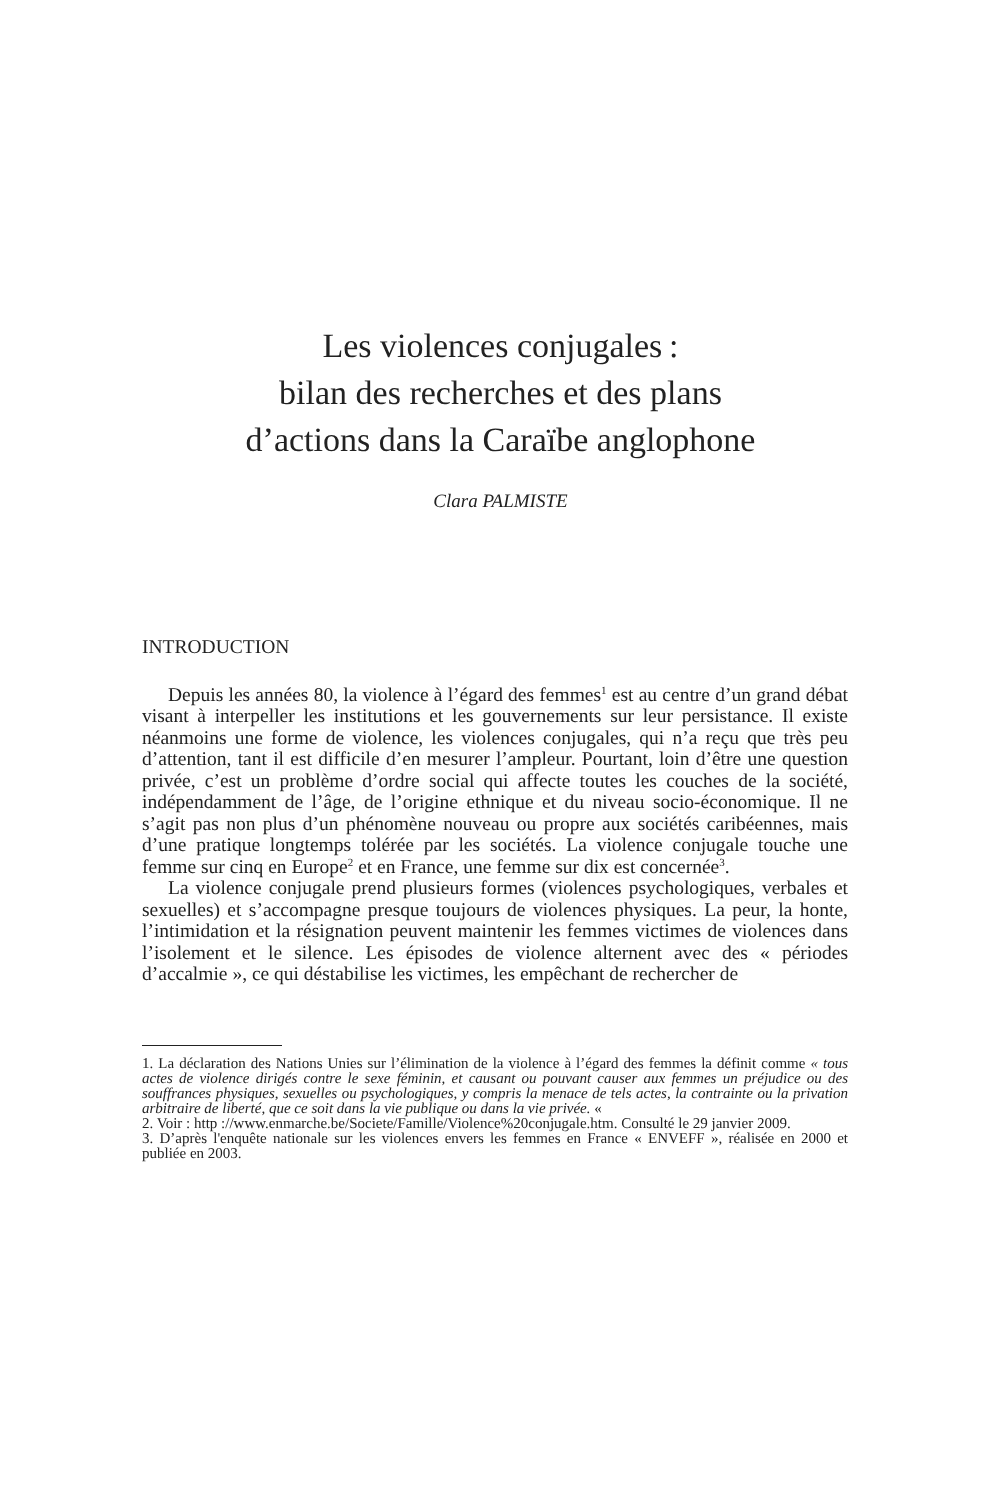Les violences conjugales :
bilan des recherches et des plans
d’actions dans la Caraïbe anglophone
Clara PALMISTE
INTRODUCTION
Depuis les années 80, la violence à l’égard des femmes<sup>1</sup> est au centre d’un grand débat visant à interpeller les institutions et les gouvernements sur leur persistance. Il existe néanmoins une forme de violence, les violences conjugales, qui n’a reçu que très peu d’attention, tant il est difficile d’en mesurer l’ampleur. Pourtant, loin d’être une question privée, c’est un problème d’ordre social qui affecte toutes les couches de la société, indépendamment de l’âge, de l’origine ethnique et du niveau socio-économique. Il ne s’agit pas non plus d’un phénomène nouveau ou propre aux sociétés caribéennes, mais d’une pratique longtemps tolérée par les sociétés. La violence conjugale touche une femme sur cinq en Europe<sup>2</sup> et en France, une femme sur dix est concernée<sup>3</sup>.
La violence conjugale prend plusieurs formes (violences psychologiques, verbales et sexuelles) et s’accompagne presque toujours de violences physiques. La peur, la honte, l’intimidation et la résignation peuvent maintenir les femmes victimes de violences dans l’isolement et le silence. Les épisodes de violence alternent avec des « périodes d’accalmie », ce qui déstabilise les victimes, les empêchant de rechercher de
1. La déclaration des Nations Unies sur l’élimination de la violence à l’égard des femmes la définit comme « tous actes de violence dirigés contre le sexe féminin, et causant ou pouvant causer aux femmes un préjudice ou des souffrances physiques, sexuelles ou psychologiques, y compris la menace de tels actes, la contrainte ou la privation arbitraire de liberté, que ce soit dans la vie publique ou dans la vie privée. «
2. Voir : http ://www.enmarche.be/Societe/Famille/Violence%20conjugale.htm. Consulté le 29 janvier 2009.
3. D’après l'enquête nationale sur les violences envers les femmes en France « ENVEFF », réalisée en 2000 et publiée en 2003.